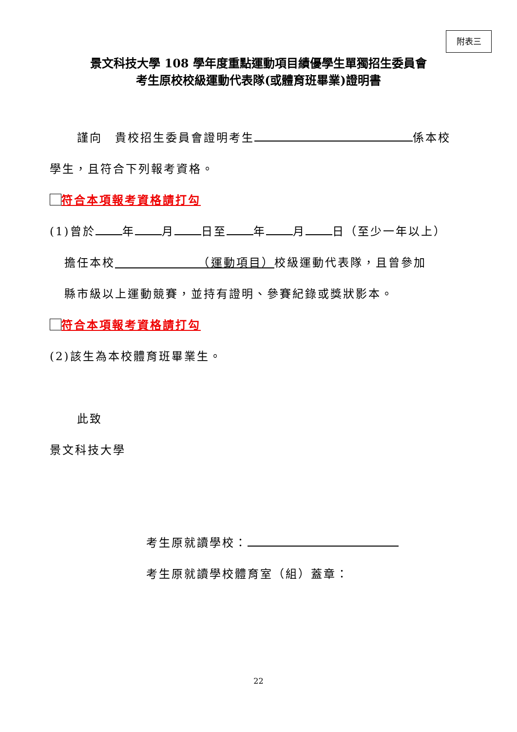附表三
景文科技大學 108 學年度重點運動項目績優學生單獨招生委員會
考生原校校級運動代表隊(或體育班畢業)證明書
謹向　貴校招生委員會證明考生 係本校
學生，且符合下列報考資格。
符合本項報考資格請打勾
(1)曾於 年 月 日至 年 月 日（至少一年以上）
擔任本校　　　　　　　（運動項目）校級運動代表隊，且曾參加
縣市級以上運動競賽，並持有證明、參賽紀錄或獎狀影本。
符合本項報考資格請打勾
(2)該生為本校體育班畢業生。
此致
景文科技大學
考生原就讀學校：
考生原就讀學校體育室（組）蓋章：
22